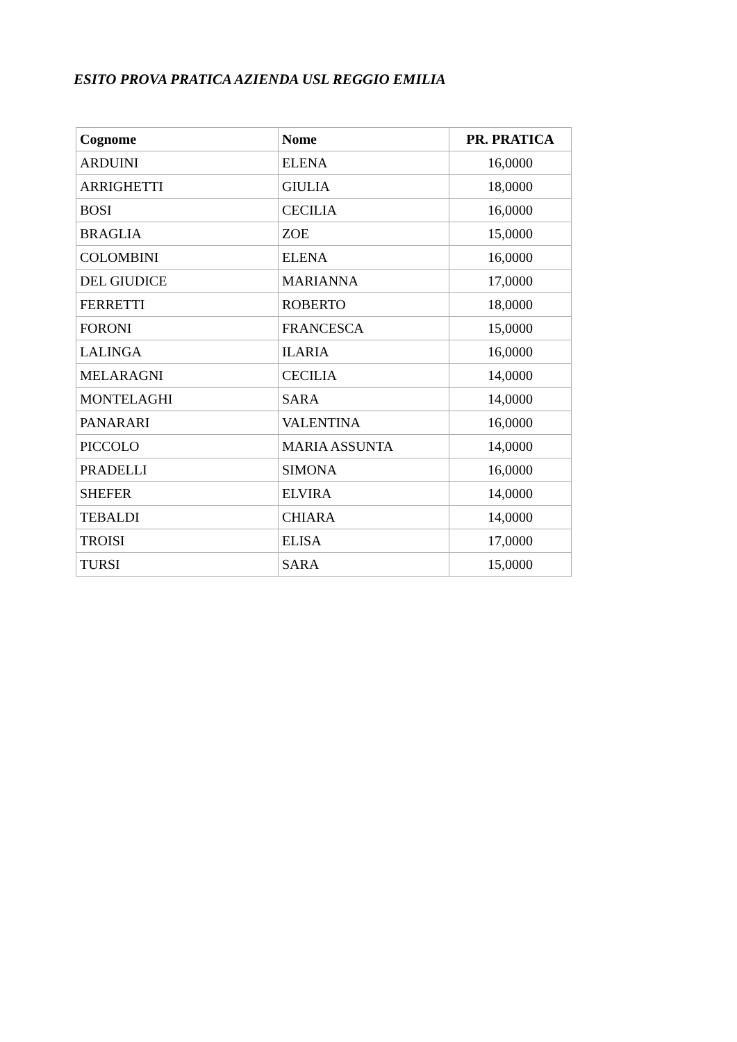ESITO PROVA PRATICA AZIENDA USL REGGIO EMILIA
| Cognome | Nome | PR. PRATICA |
| --- | --- | --- |
| ARDUINI | ELENA | 16,0000 |
| ARRIGHETTI | GIULIA | 18,0000 |
| BOSI | CECILIA | 16,0000 |
| BRAGLIA | ZOE | 15,0000 |
| COLOMBINI | ELENA | 16,0000 |
| DEL GIUDICE | MARIANNA | 17,0000 |
| FERRETTI | ROBERTO | 18,0000 |
| FORONI | FRANCESCA | 15,0000 |
| LALINGA | ILARIA | 16,0000 |
| MELARAGNI | CECILIA | 14,0000 |
| MONTELAGHI | SARA | 14,0000 |
| PANARARI | VALENTINA | 16,0000 |
| PICCOLO | MARIA ASSUNTA | 14,0000 |
| PRADELLI | SIMONA | 16,0000 |
| SHEFER | ELVIRA | 14,0000 |
| TEBALDI | CHIARA | 14,0000 |
| TROISI | ELISA | 17,0000 |
| TURSI | SARA | 15,0000 |